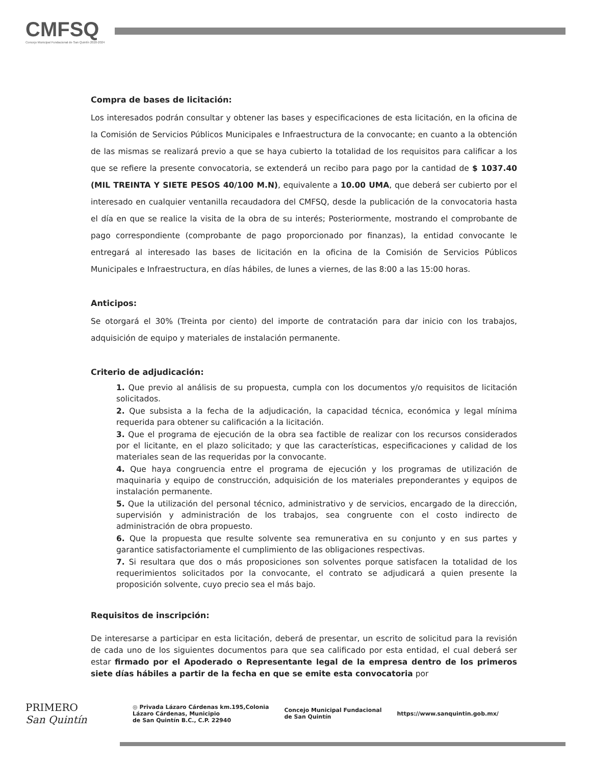CMFSQ
Concejo Municipal Fundacional de San Quintín 2020-2024
Compra de bases de licitación:
Los interesados podrán consultar y obtener las bases y especificaciones de esta licitación, en la oficina de la Comisión de Servicios Públicos Municipales e Infraestructura de la convocante; en cuanto a la obtención de las mismas se realizará previo a que se haya cubierto la totalidad de los requisitos para calificar a los que se refiere la presente convocatoria, se extenderá un recibo para pago por la cantidad de $ 1037.40 (MIL TREINTA Y SIETE PESOS 40/100 M.N), equivalente a 10.00 UMA, que deberá ser cubierto por el interesado en cualquier ventanilla recaudadora del CMFSQ, desde la publicación de la convocatoria hasta el día en que se realice la visita de la obra de su interés; Posteriormente, mostrando el comprobante de pago correspondiente (comprobante de pago proporcionado por finanzas), la entidad convocante le entregará al interesado las bases de licitación en la oficina de la Comisión de Servicios Públicos Municipales e Infraestructura, en días hábiles, de lunes a viernes, de las 8:00 a las 15:00 horas.
Anticipos:
Se otorgará el 30% (Treinta por ciento) del importe de contratación para dar inicio con los trabajos, adquisición de equipo y materiales de instalación permanente.
Criterio de adjudicación:
1. Que previo al análisis de su propuesta, cumpla con los documentos y/o requisitos de licitación solicitados.
2. Que subsista a la fecha de la adjudicación, la capacidad técnica, económica y legal mínima requerida para obtener su calificación a la licitación.
3. Que el programa de ejecución de la obra sea factible de realizar con los recursos considerados por el licitante, en el plazo solicitado; y que las características, especificaciones y calidad de los materiales sean de las requeridas por la convocante.
4. Que haya congruencia entre el programa de ejecución y los programas de utilización de maquinaria y equipo de construcción, adquisición de los materiales preponderantes y equipos de instalación permanente.
5. Que la utilización del personal técnico, administrativo y de servicios, encargado de la dirección, supervisión y administración de los trabajos, sea congruente con el costo indirecto de administración de obra propuesto.
6. Que la propuesta que resulte solvente sea remunerativa en su conjunto y en sus partes y garantice satisfactoriamente el cumplimiento de las obligaciones respectivas.
7. Si resultara que dos o más proposiciones son solventes porque satisfacen la totalidad de los requerimientos solicitados por la convocante, el contrato se adjudicará a quien presente la proposición solvente, cuyo precio sea el más bajo.
Requisitos de inscripción:
De interesarse a participar en esta licitación, deberá de presentar, un escrito de solicitud para la revisión de cada uno de los siguientes documentos para que sea calificado por esta entidad, el cual deberá ser estar firmado por el Apoderado o Representante legal de la empresa dentro de los primeros siete días hábiles a partir de la fecha en que se emite esta convocatoria por
PRIMERO
San Quintín
◎ Privada Lázaro Cárdenas km.195,Colonia
Lázaro Cárdenas, Municipio
de San Quintín B.C., C.P. 22940
Concejo Municipal Fundacional
de San Quintín
https://www.sanquintin.gob.mx/